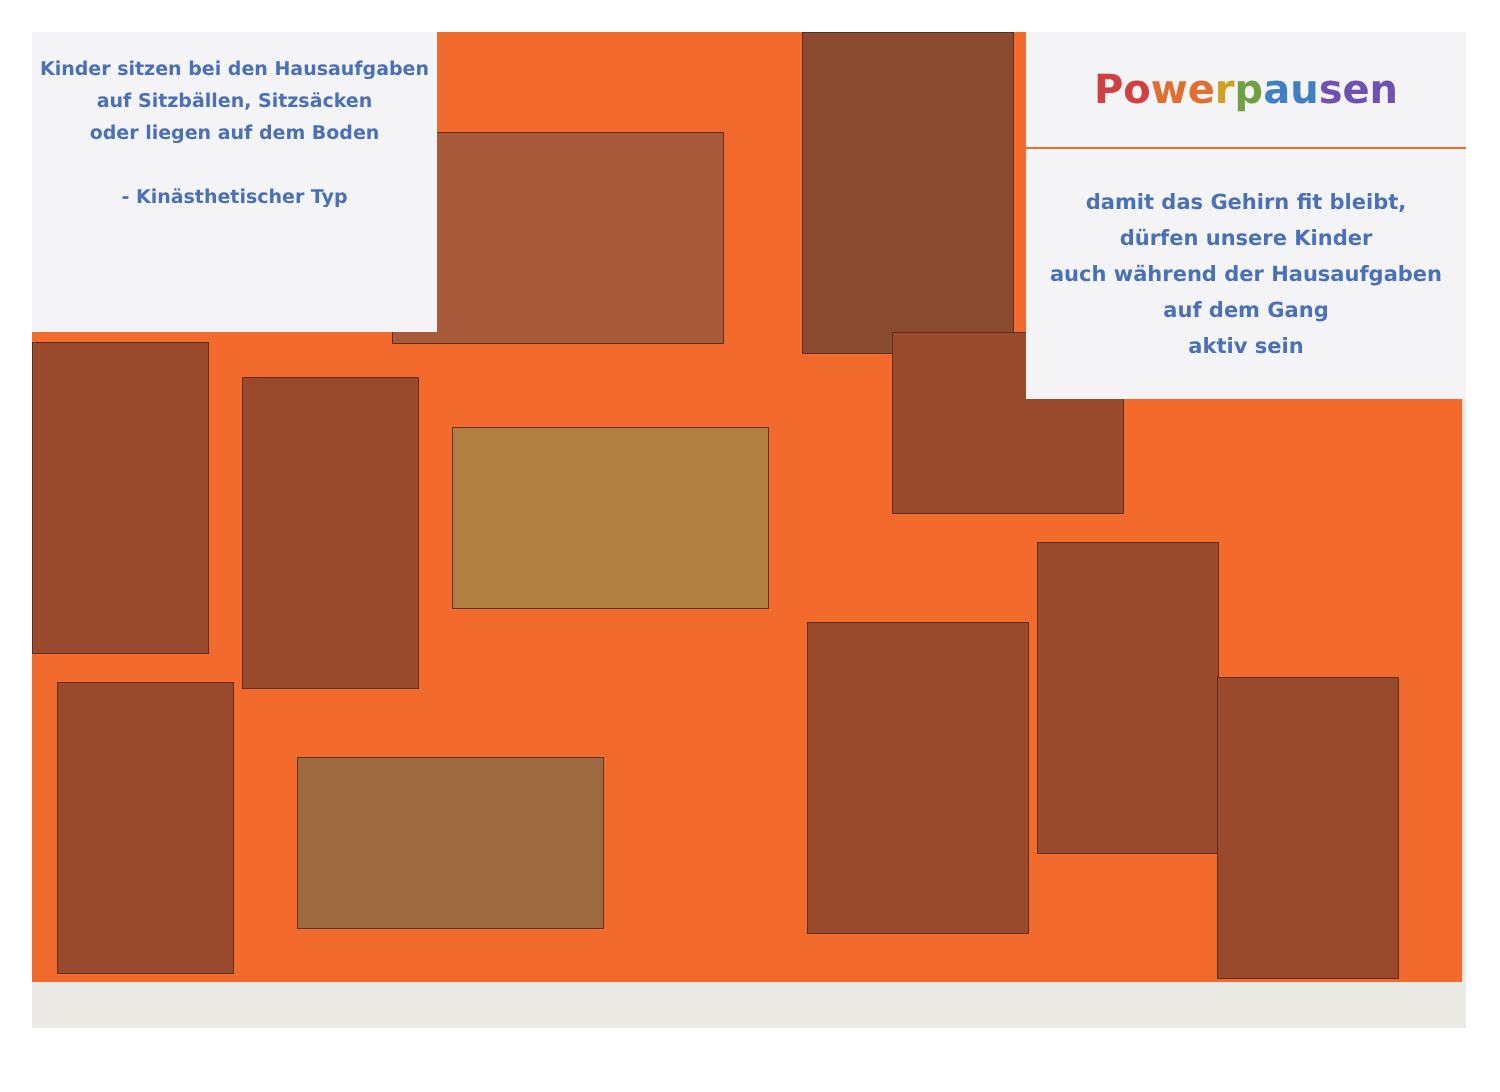Kinder sitzen bei den Hausaufgaben
auf Sitzbällen, Sitzsäcken
oder liegen auf dem Boden
- Kinästhetischer Typ
Po we rpau sen
damit das Gehirn fit bleibt,
dürfen unsere Kinder
auch während der Hausaufgaben
auf dem Gang
aktiv sein